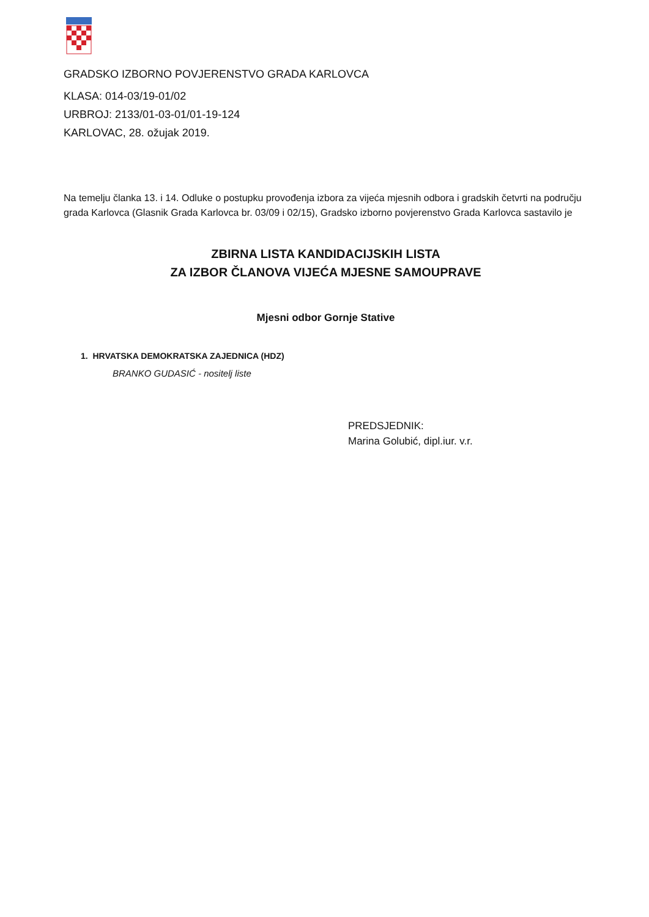GRADSKO IZBORNO POVJERENSTVO GRADA KARLOVCA
KLASA: 014-03/19-01/02
URBROJ: 2133/01-03-01/01-19-124
KARLOVAC, 28. ožujak 2019.
Na temelju članka 13. i 14. Odluke o postupku provođenja izbora za vijeća mjesnih odbora i gradskih četvrti na području grada Karlovca (Glasnik Grada Karlovca br. 03/09 i 02/15), Gradsko izborno povjerenstvo Grada Karlovca sastavilo je
ZBIRNA LISTA KANDIDACIJSKIH LISTA
ZA IZBOR ČLANOVA VIJEĆA MJESNE SAMOUPRAVE
Mjesni odbor Gornje Stative
1. HRVATSKA DEMOKRATSKA ZAJEDNICA (HDZ)
BRANKO GUDASIĆ - nositelj liste
PREDSJEDNIK:
Marina Golubić, dipl.iur. v.r.